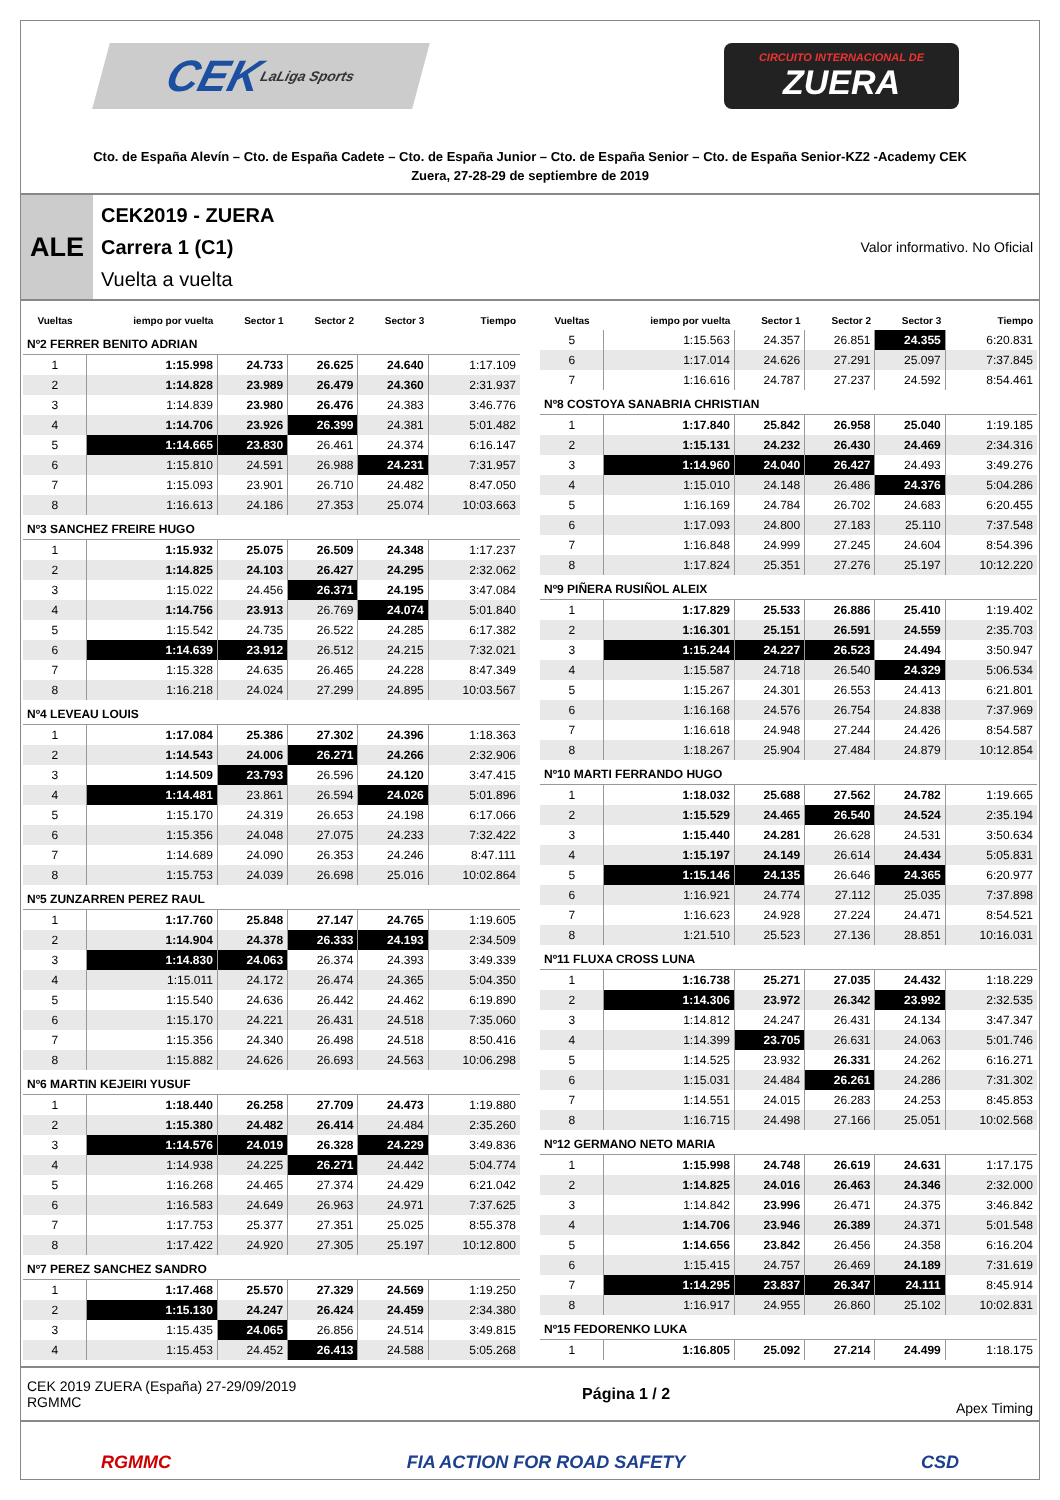CEK LaLiga Sports
CIRCUITO INTERNACIONAL DE
ZUERA
Cto. de España Alevín – Cto. de España Cadete – Cto. de España Junior – Cto. de España Senior – Cto. de España Senior-KZ2 -Academy CEK
Zuera, 27-28-29 de septiembre de 2019
ALE
CEK2019 - ZUERA
Carrera 1 (C1)
Vuelta a vuelta
Valor informativo. No Oficial
| Vueltas | iempo por vuelta | Sector 1 | Sector 2 | Sector 3 | Tiempo |
| --- | --- | --- | --- | --- | --- |
| Nº2 FERRER BENITO ADRIAN | | | | | |
| 1 | 1:15.998 | 24.733 | 26.625 | 24.640 | 1:17.109 |
| 2 | 1:14.828 | 23.989 | 26.479 | 24.360 | 2:31.937 |
| 3 | 1:14.839 | 23.980 | 26.476 | 24.383 | 3:46.776 |
| 4 | 1:14.706 | 23.926 | 26.399 | 24.381 | 5:01.482 |
| 5 | 1:14.665 | 23.830 | 26.461 | 24.374 | 6:16.147 |
| 6 | 1:15.810 | 24.591 | 26.988 | 24.231 | 7:31.957 |
| 7 | 1:15.093 | 23.901 | 26.710 | 24.482 | 8:47.050 |
| 8 | 1:16.613 | 24.186 | 27.353 | 25.074 | 10:03.663 |
| Nº3 SANCHEZ FREIRE HUGO | | | | | |
| 1 | 1:15.932 | 25.075 | 26.509 | 24.348 | 1:17.237 |
| 2 | 1:14.825 | 24.103 | 26.427 | 24.295 | 2:32.062 |
| 3 | 1:15.022 | 24.456 | 26.371 | 24.195 | 3:47.084 |
| 4 | 1:14.756 | 23.913 | 26.769 | 24.074 | 5:01.840 |
| 5 | 1:15.542 | 24.735 | 26.522 | 24.285 | 6:17.382 |
| 6 | 1:14.639 | 23.912 | 26.512 | 24.215 | 7:32.021 |
| 7 | 1:15.328 | 24.635 | 26.465 | 24.228 | 8:47.349 |
| 8 | 1:16.218 | 24.024 | 27.299 | 24.895 | 10:03.567 |
| Nº4 LEVEAU LOUIS | | | | | |
| 1 | 1:17.084 | 25.386 | 27.302 | 24.396 | 1:18.363 |
| 2 | 1:14.543 | 24.006 | 26.271 | 24.266 | 2:32.906 |
| 3 | 1:14.509 | 23.793 | 26.596 | 24.120 | 3:47.415 |
| 4 | 1:14.481 | 23.861 | 26.594 | 24.026 | 5:01.896 |
| 5 | 1:15.170 | 24.319 | 26.653 | 24.198 | 6:17.066 |
| 6 | 1:15.356 | 24.048 | 27.075 | 24.233 | 7:32.422 |
| 7 | 1:14.689 | 24.090 | 26.353 | 24.246 | 8:47.111 |
| 8 | 1:15.753 | 24.039 | 26.698 | 25.016 | 10:02.864 |
| Nº5 ZUNZARREN PEREZ RAUL | | | | | |
| 1 | 1:17.760 | 25.848 | 27.147 | 24.765 | 1:19.605 |
| 2 | 1:14.904 | 24.378 | 26.333 | 24.193 | 2:34.509 |
| 3 | 1:14.830 | 24.063 | 26.374 | 24.393 | 3:49.339 |
| 4 | 1:15.011 | 24.172 | 26.474 | 24.365 | 5:04.350 |
| 5 | 1:15.540 | 24.636 | 26.442 | 24.462 | 6:19.890 |
| 6 | 1:15.170 | 24.221 | 26.431 | 24.518 | 7:35.060 |
| 7 | 1:15.356 | 24.340 | 26.498 | 24.518 | 8:50.416 |
| 8 | 1:15.882 | 24.626 | 26.693 | 24.563 | 10:06.298 |
| Nº6 MARTIN KEJEIRI YUSUF | | | | | |
| 1 | 1:18.440 | 26.258 | 27.709 | 24.473 | 1:19.880 |
| 2 | 1:15.380 | 24.482 | 26.414 | 24.484 | 2:35.260 |
| 3 | 1:14.576 | 24.019 | 26.328 | 24.229 | 3:49.836 |
| 4 | 1:14.938 | 24.225 | 26.271 | 24.442 | 5:04.774 |
| 5 | 1:16.268 | 24.465 | 27.374 | 24.429 | 6:21.042 |
| 6 | 1:16.583 | 24.649 | 26.963 | 24.971 | 7:37.625 |
| 7 | 1:17.753 | 25.377 | 27.351 | 25.025 | 8:55.378 |
| 8 | 1:17.422 | 24.920 | 27.305 | 25.197 | 10:12.800 |
| Nº7 PEREZ SANCHEZ SANDRO | | | | | |
| 1 | 1:17.468 | 25.570 | 27.329 | 24.569 | 1:19.250 |
| 2 | 1:15.130 | 24.247 | 26.424 | 24.459 | 2:34.380 |
| 3 | 1:15.435 | 24.065 | 26.856 | 24.514 | 3:49.815 |
| 4 | 1:15.453 | 24.452 | 26.413 | 24.588 | 5:05.268 |
| Vueltas | iempo por vuelta | Sector 1 | Sector 2 | Sector 3 | Tiempo |
| --- | --- | --- | --- | --- | --- |
| 5 | 1:15.563 | 24.357 | 26.851 | 24.355 | 6:20.831 |
| 6 | 1:17.014 | 24.626 | 27.291 | 25.097 | 7:37.845 |
| 7 | 1:16.616 | 24.787 | 27.237 | 24.592 | 8:54.461 |
| Nº8 COSTOYA SANABRIA CHRISTIAN | | | | | |
| 1 | 1:17.840 | 25.842 | 26.958 | 25.040 | 1:19.185 |
| 2 | 1:15.131 | 24.232 | 26.430 | 24.469 | 2:34.316 |
| 3 | 1:14.960 | 24.040 | 26.427 | 24.493 | 3:49.276 |
| 4 | 1:15.010 | 24.148 | 26.486 | 24.376 | 5:04.286 |
| 5 | 1:16.169 | 24.784 | 26.702 | 24.683 | 6:20.455 |
| 6 | 1:17.093 | 24.800 | 27.183 | 25.110 | 7:37.548 |
| 7 | 1:16.848 | 24.999 | 27.245 | 24.604 | 8:54.396 |
| 8 | 1:17.824 | 25.351 | 27.276 | 25.197 | 10:12.220 |
| Nº9 PIÑERA RUSIÑOL ALEIX | | | | | |
| 1 | 1:17.829 | 25.533 | 26.886 | 25.410 | 1:19.402 |
| 2 | 1:16.301 | 25.151 | 26.591 | 24.559 | 2:35.703 |
| 3 | 1:15.244 | 24.227 | 26.523 | 24.494 | 3:50.947 |
| 4 | 1:15.587 | 24.718 | 26.540 | 24.329 | 5:06.534 |
| 5 | 1:15.267 | 24.301 | 26.553 | 24.413 | 6:21.801 |
| 6 | 1:16.168 | 24.576 | 26.754 | 24.838 | 7:37.969 |
| 7 | 1:16.618 | 24.948 | 27.244 | 24.426 | 8:54.587 |
| 8 | 1:18.267 | 25.904 | 27.484 | 24.879 | 10:12.854 |
| Nº10 MARTI FERRANDO HUGO | | | | | |
| 1 | 1:18.032 | 25.688 | 27.562 | 24.782 | 1:19.665 |
| 2 | 1:15.529 | 24.465 | 26.540 | 24.524 | 2:35.194 |
| 3 | 1:15.440 | 24.281 | 26.628 | 24.531 | 3:50.634 |
| 4 | 1:15.197 | 24.149 | 26.614 | 24.434 | 5:05.831 |
| 5 | 1:15.146 | 24.135 | 26.646 | 24.365 | 6:20.977 |
| 6 | 1:16.921 | 24.774 | 27.112 | 25.035 | 7:37.898 |
| 7 | 1:16.623 | 24.928 | 27.224 | 24.471 | 8:54.521 |
| 8 | 1:21.510 | 25.523 | 27.136 | 28.851 | 10:16.031 |
| Nº11 FLUXA CROSS LUNA | | | | | |
| 1 | 1:16.738 | 25.271 | 27.035 | 24.432 | 1:18.229 |
| 2 | 1:14.306 | 23.972 | 26.342 | 23.992 | 2:32.535 |
| 3 | 1:14.812 | 24.247 | 26.431 | 24.134 | 3:47.347 |
| 4 | 1:14.399 | 23.705 | 26.631 | 24.063 | 5:01.746 |
| 5 | 1:14.525 | 23.932 | 26.331 | 24.262 | 6:16.271 |
| 6 | 1:15.031 | 24.484 | 26.261 | 24.286 | 7:31.302 |
| 7 | 1:14.551 | 24.015 | 26.283 | 24.253 | 8:45.853 |
| 8 | 1:16.715 | 24.498 | 27.166 | 25.051 | 10:02.568 |
| Nº12 GERMANO NETO MARIA | | | | | |
| 1 | 1:15.998 | 24.748 | 26.619 | 24.631 | 1:17.175 |
| 2 | 1:14.825 | 24.016 | 26.463 | 24.346 | 2:32.000 |
| 3 | 1:14.842 | 23.996 | 26.471 | 24.375 | 3:46.842 |
| 4 | 1:14.706 | 23.946 | 26.389 | 24.371 | 5:01.548 |
| 5 | 1:14.656 | 23.842 | 26.456 | 24.358 | 6:16.204 |
| 6 | 1:15.415 | 24.757 | 26.469 | 24.189 | 7:31.619 |
| 7 | 1:14.295 | 23.837 | 26.347 | 24.111 | 8:45.914 |
| 8 | 1:16.917 | 24.955 | 26.860 | 25.102 | 10:02.831 |
| Nº15 FEDORENKO LUKA | | | | | |
| 1 | 1:16.805 | 25.092 | 27.214 | 24.499 | 1:18.175 |
CEK 2019 ZUERA (España) 27-29/09/2019
RGMMC
Página 1 / 2 Apex Timing
RGMMC FIA ACTION FOR ROAD SAFETY CSD